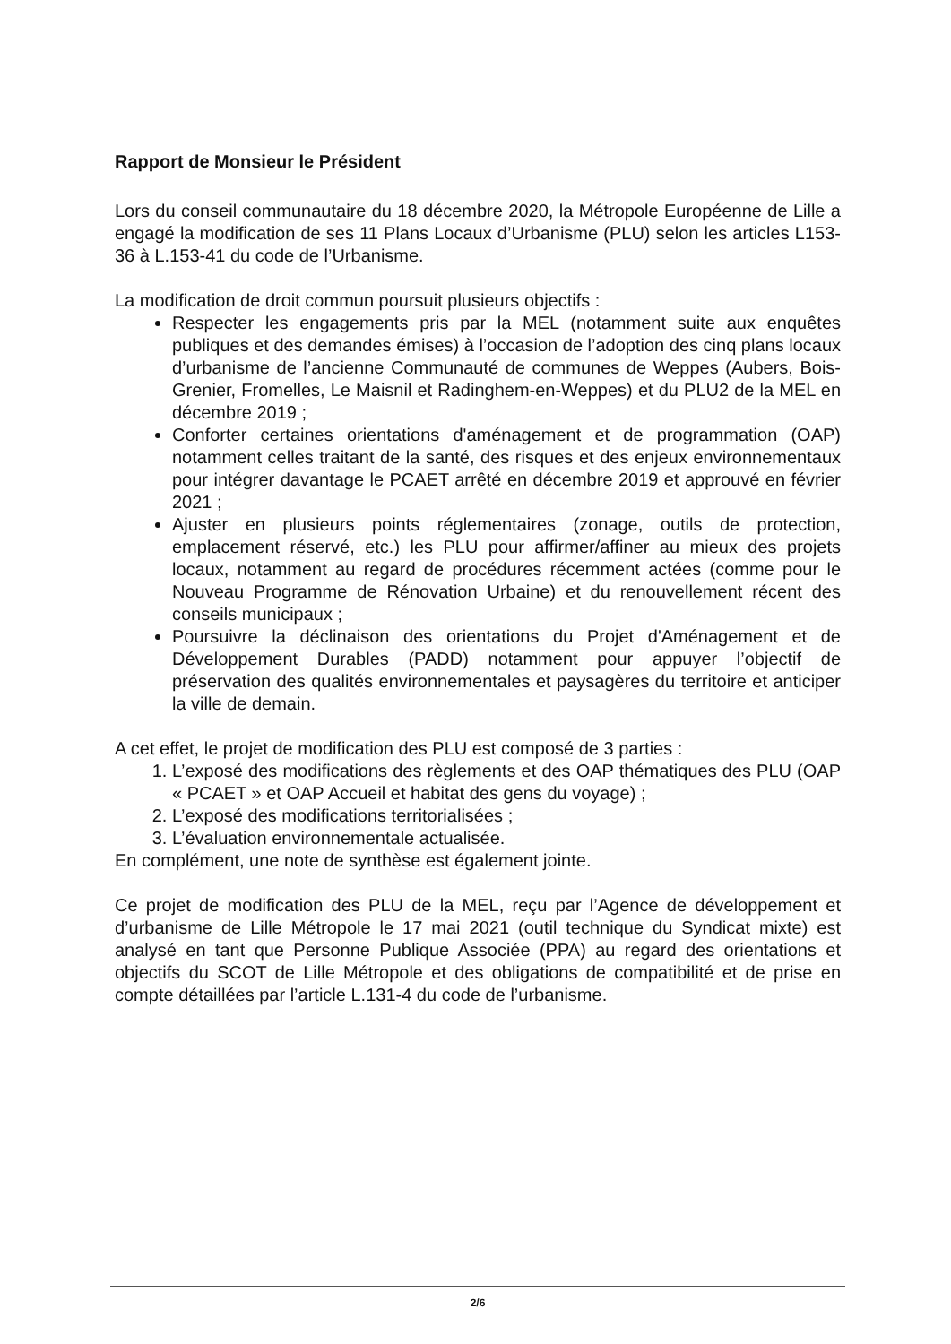Rapport de Monsieur le Président
Lors du conseil communautaire du 18 décembre 2020, la Métropole Européenne de Lille a engagé la modification de ses 11 Plans Locaux d’Urbanisme (PLU) selon les articles L153-36 à L.153-41 du code de l’Urbanisme.
La modification de droit commun poursuit plusieurs objectifs :
Respecter les engagements pris par la MEL (notamment suite aux enquêtes publiques et des demandes émises) à l’occasion de l’adoption des cinq plans locaux d’urbanisme de l’ancienne Communauté de communes de Weppes (Aubers, Bois-Grenier, Fromelles, Le Maisnil et Radinghem-en-Weppes) et du PLU2 de la MEL en décembre 2019 ;
Conforter certaines orientations d'aménagement et de programmation (OAP) notamment celles traitant de la santé, des risques et des enjeux environnementaux pour intégrer davantage le PCAET arrêté en décembre 2019 et approuvé en février 2021 ;
Ajuster en plusieurs points réglementaires (zonage, outils de protection, emplacement réservé, etc.) les PLU pour affirmer/affiner au mieux des projets locaux, notamment au regard de procédures récemment actées (comme pour le Nouveau Programme de Rénovation Urbaine) et du renouvellement récent des conseils municipaux ;
Poursuivre la déclinaison des orientations du Projet d'Aménagement et de Développement Durables (PADD) notamment pour appuyer l’objectif de préservation des qualités environnementales et paysagères du territoire et anticiper la ville de demain.
A cet effet, le projet de modification des PLU est composé de 3 parties :
1. L’exposé des modifications des règlements et des OAP thématiques des PLU (OAP « PCAET » et OAP Accueil et habitat des gens du voyage) ;
2. L’exposé des modifications territorialisées ;
3. L’évaluation environnementale actualisée.
En complément, une note de synthèse est également jointe.
Ce projet de modification des PLU de la MEL, reçu par l’Agence de développement et d’urbanisme de Lille Métropole le 17 mai 2021 (outil technique du Syndicat mixte) est analysé en tant que Personne Publique Associée (PPA) au regard des orientations et objectifs du SCOT de Lille Métropole et des obligations de compatibilité et de prise en compte détaillées par l’article L.131-4 du code de l’urbanisme.
2/6